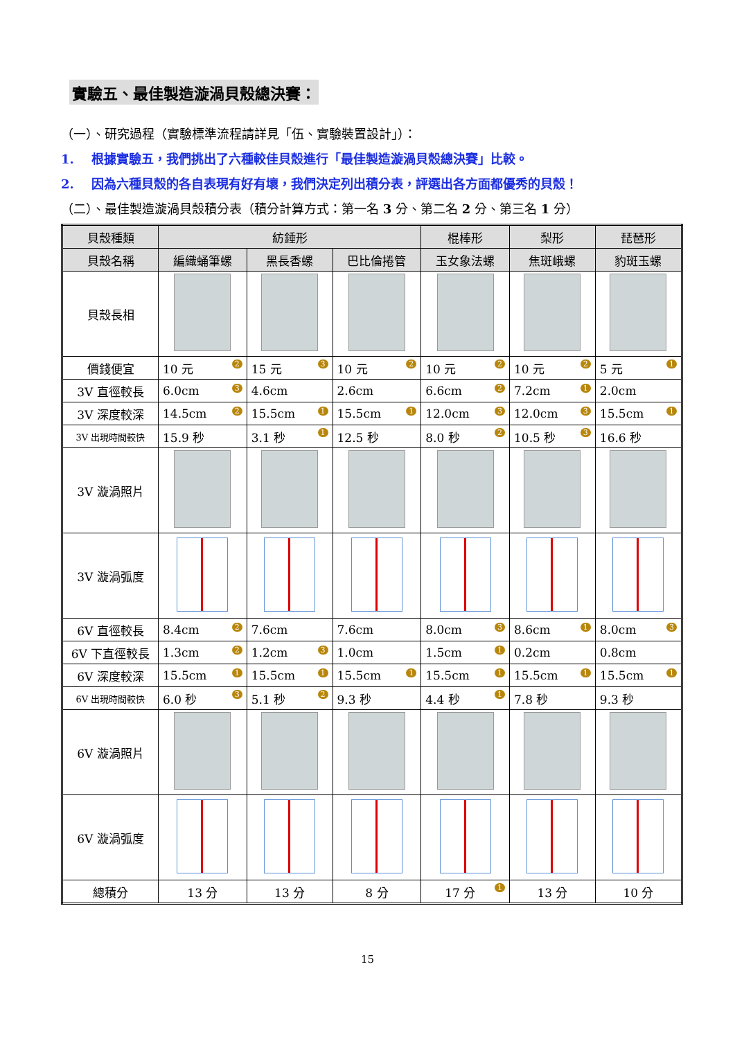實驗五、最佳製造漩渦貝殼總決賽：
（一）、研究過程（實驗標準流程請詳見「伍、實驗裝置設計」）：
1. 根據實驗五，我們挑出了六種較佳貝殼進行「最佳製造漩渦貝殼總決賽」比較。
2. 因為六種貝殼的各自表現有好有壞，我們決定列出積分表，評選出各方面都優秀的貝殼！
（二）、最佳製造漩渦貝殼積分表（積分計算方式：第一名 3 分、第二名 2 分、第三名 1 分）
| 貝殼種類 | 紡錘形 | | | 棍棒形 | 梨形 | 琵琶形 |
| 貝殼名稱 | 編織蛹筆螺 | 黑長香螺 | 巴比倫捲管 | 玉女象法螺 | 焦斑峨螺 | 豹斑玉螺 |
| 貝殼長相 | | | | | | |
| 價錢便宜 | 10 元 2 | 15 元 3 | 10 元 2 | 10 元 2 | 10 元 2 | 5 元 1 |
| 3V 直徑較長 | 6.0cm 3 | 4.6cm | 2.6cm | 6.6cm 2 | 7.2cm 1 | 2.0cm |
| 3V 深度較深 | 14.5cm 2 | 15.5cm 1 | 15.5cm 1 | 12.0cm 3 | 12.0cm 3 | 15.5cm 1 |
| 3V 出現時間較快 | 15.9 秒 | 3.1 秒 1 | 12.5 秒 | 8.0 秒 2 | 10.5 秒 3 | 16.6 秒 |
| 3V 漩渦照片 | | | | | | |
| 3V 漩渦弧度 | | | | | | |
| 6V 直徑較長 | 8.4cm 2 | 7.6cm | 7.6cm | 8.0cm 3 | 8.6cm 1 | 8.0cm 3 |
| 6V 下直徑較長 | 1.3cm 2 | 1.2cm 3 | 1.0cm | 1.5cm 1 | 0.2cm | 0.8cm |
| 6V 深度較深 | 15.5cm 1 | 15.5cm 1 | 15.5cm 1 | 15.5cm 1 | 15.5cm 1 | 15.5cm 1 |
| 6V 出現時間較快 | 6.0 秒 3 | 5.1 秒 2 | 9.3 秒 | 4.4 秒 1 | 7.8 秒 | 9.3 秒 |
| 6V 漩渦照片 | | | | | | |
| 6V 漩渦弧度 | | | | | | |
| 總積分 | 13 分 | 13 分 | 8 分 | 17 分 1 | 13 分 | 10 分 |
15